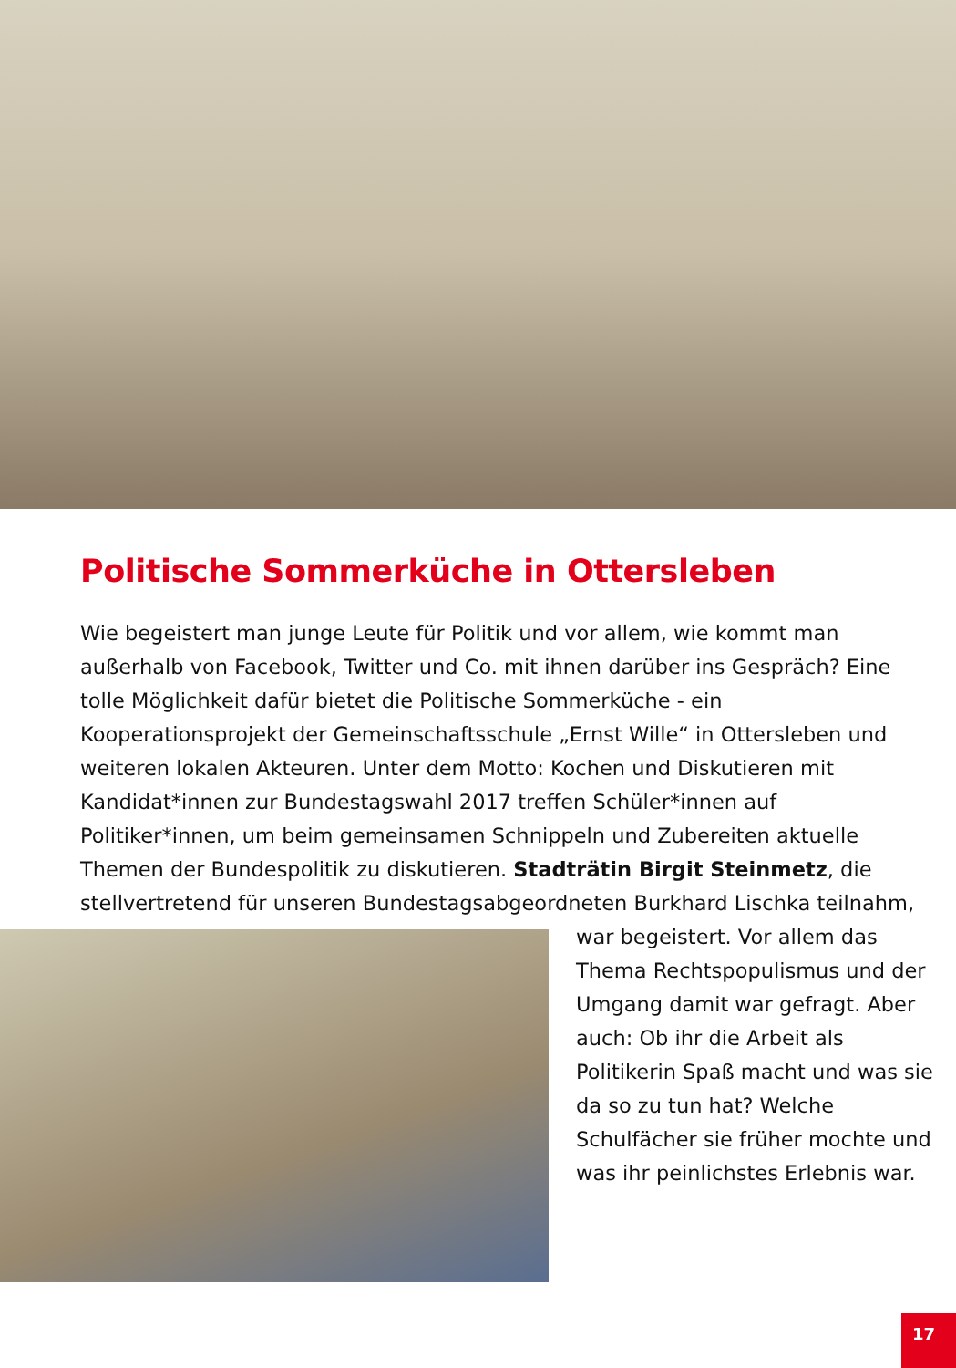Politische Sommerküche in Ottersleben
Wie begeistert man junge Leute für Politik und vor allem, wie kommt man außerhalb von Facebook, Twitter und Co. mit ihnen darüber ins Gespräch? Eine tolle Möglichkeit dafür bietet die Politische Sommerküche - ein Kooperationsprojekt der Gemeinschaftsschule „Ernst Wille“ in Ottersleben und weiteren lokalen Akteuren. Unter dem Motto: Kochen und Diskutieren mit Kandidat*innen zur Bundestagswahl 2017 treffen Schüler*innen auf Politiker*innen, um beim gemeinsamen Schnippeln und Zubereiten aktuelle Themen der Bundespolitik zu diskutieren. Stadträtin Birgit Steinmetz, die stellvertretend für unseren Bundestagsabgeordneten Burkhard Lischka teilnahm,
war begeistert. Vor allem das Thema Rechtspopulismus und der Umgang damit war gefragt. Aber auch: Ob ihr die Arbeit als Politikerin Spaß macht und was sie da so zu tun hat? Welche Schulfächer sie früher mochte und was ihr peinlichstes Erlebnis war.
17